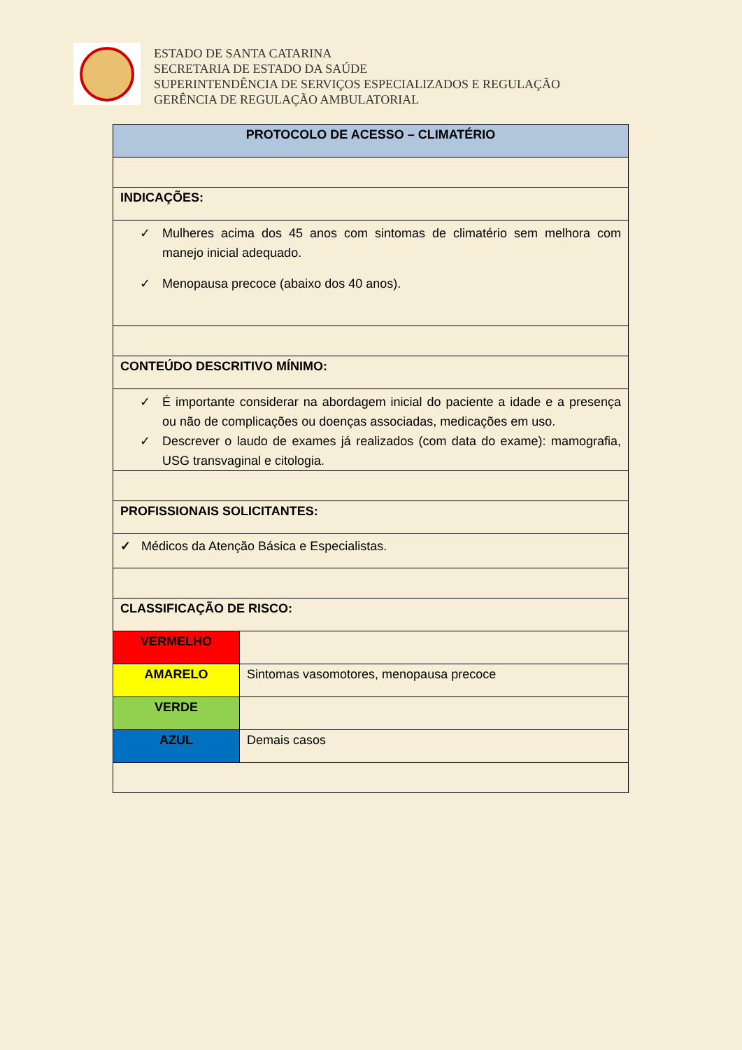ESTADO DE SANTA CATARINA
SECRETARIA DE ESTADO DA SAÚDE
SUPERINTENDÊNCIA DE SERVIÇOS ESPECIALIZADOS E REGULAÇÃO
GERÊNCIA DE REGULAÇÃO AMBULATORIAL
| PROTOCOLO DE ACESSO – CLIMATÉRIO | |
| INDICAÇÕES: | |
| ✓ Mulheres acima dos 45 anos com sintomas de climatério sem melhora com manejo inicial adequado. ✓ Menopausa precoce (abaixo dos 40 anos). | |
| CONTEÚDO DESCRITIVO MÍNIMO: | |
| ✓ É importante considerar na abordagem inicial do paciente a idade e a presença ou não de complicações ou doenças associadas, medicações em uso. ✓ Descrever o laudo de exames já realizados (com data do exame): mamografia, USG transvaginal e citologia. | |
| PROFISSIONAIS SOLICITANTES: | |
| ✓ Médicos da Atenção Básica e Especialistas. | |
| CLASSIFICAÇÃO DE RISCO: | |
| VERMELHO | |
| AMARELO | Sintomas vasomotores, menopausa precoce |
| VERDE | |
| AZUL | Demais casos |